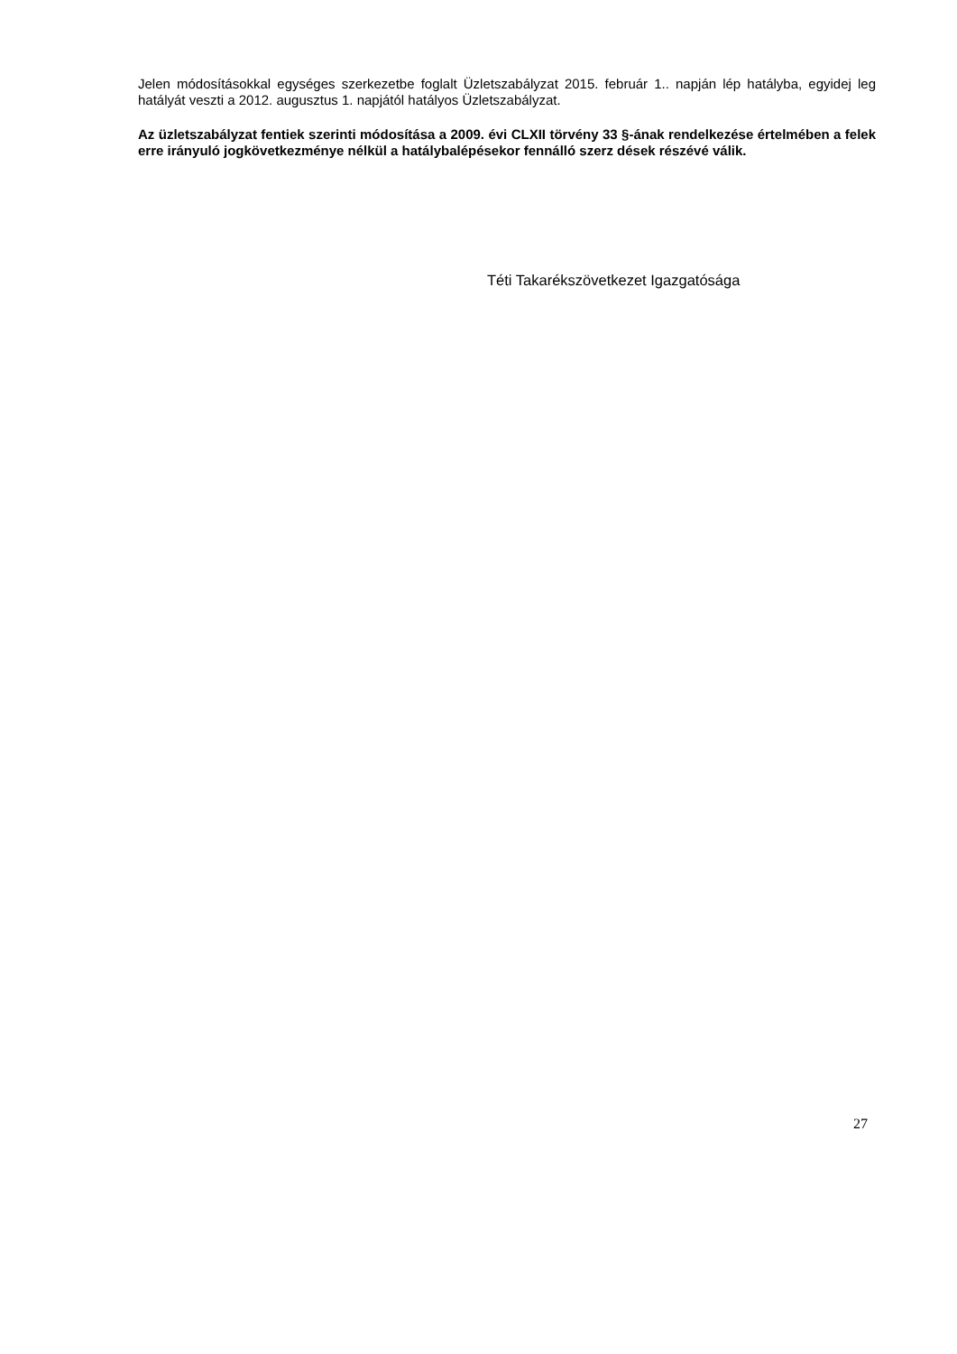Jelen módosításokkal egységes szerkezetbe foglalt Üzletszabályzat 2015. február 1.. napján lép hatályba, egyidej leg hatályát veszti a 2012. augusztus 1. napjától hatályos Üzletszabályzat.
Az üzletszabályzat fentiek szerinti módosítása a 2009. évi CLXII törvény 33 §-ának rendelkezése értelmében a felek erre irányuló jogkövetkezménye nélkül a hatálybalépésekor fennálló szerz dések részévé válik.
Téti Takarékszövetkezet Igazgatósága
27